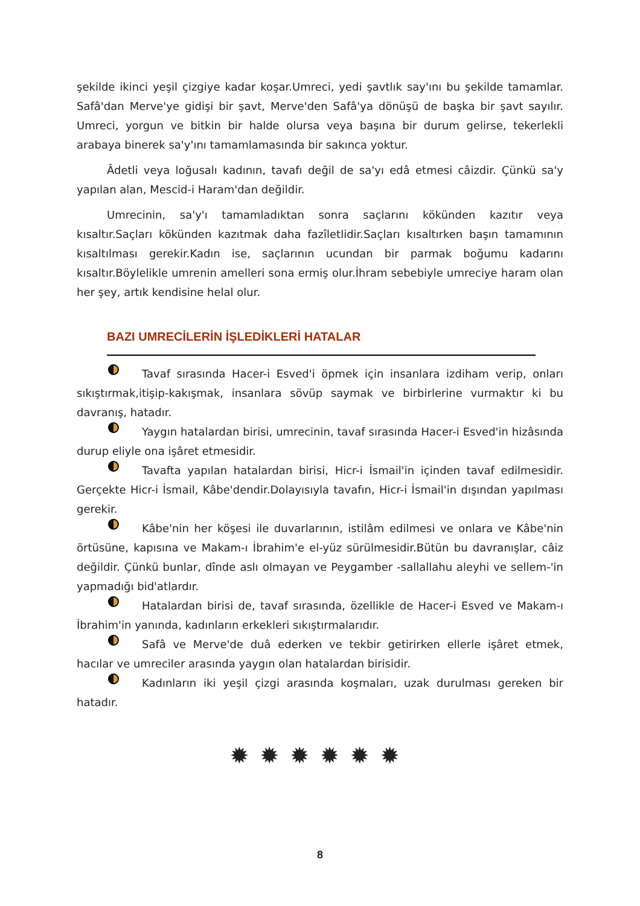şekilde ikinci yeşil çizgiye kadar koşar.Umreci, yedi şavtlık say'ını bu şekilde tamamlar. Safâ'dan Merve'ye gidişi bir şavt, Merve'den Safâ'ya dönüşü de başka bir şavt sayılır. Umreci, yorgun ve bitkin bir halde olursa veya başına bir durum gelirse, tekerlekli arabaya binerek sa'y'ını tamamlamasında bir sakınca yoktur.
Âdetli veya loğusalı kadının, tavafı değil de sa'yı edâ etmesi câizdir. Çünkü sa'y yapılan alan, Mescid-i Haram'dan değildir.
Umrecinin, sa'y'ı tamamladıktan sonra saçlarını kökünden kazıtır veya kısaltır.Saçları kökünden kazıtmak daha fazîletlidir.Saçları kısaltırken başın tamamının kısaltılması gerekir.Kadın ise, saçlarının ucundan bir parmak boğumu kadarını kısaltır.Böylelikle umrenin amelleri sona ermiş olur.İhram sebebiyle umreciye haram olan her şey, artık kendisine helal olur.
BAZI UMRECİLERİN İŞLEDİKLERİ HATALAR
Tavaf sırasında Hacer-i Esved'i öpmek için insanlara izdiham verip, onları sıkıştırmak,itişip-kakışmak, insanlara sövüp saymak ve birbirlerine vurmaktır ki bu davranış, hatadır.
Yaygın hatalardan birisi, umrecinin, tavaf sırasında Hacer-i Esved'in hizâsında durup eliyle ona işâret etmesidir.
Tavafta yapılan hatalardan birisi, Hicr-i İsmail'in içinden tavaf edilmesidir. Gerçekte Hicr-i İsmail, Kâbe'dendir.Dolayısıyla tavafın, Hicr-i İsmail'in dışından yapılması gerekir.
Kâbe'nin her köşesi ile duvarlarının, istilâm edilmesi ve onlara ve Kâbe'nin örtüsüne, kapısına ve Makam-ı İbrahim'e el-yüz sürülmesidir.Bütün bu davranışlar, câiz değildir. Çünkü bunlar, dînde aslı olmayan ve Peygamber -sallallahu aleyhi ve sellem-'in yapmadığı bid'atlardır.
Hatalardan birisi de, tavaf sırasında, özellikle de Hacer-i Esved ve Makam-ı İbrahim'in yanında, kadınların erkekleri sıkıştırmalarıdır.
Safâ ve Merve'de duâ ederken ve tekbir getirirken ellerle işâret etmek, hacılar ve umreciler arasında yaygın olan hatalardan birisidir.
Kadınların iki yeşil çizgi arasında koşmaları, uzak durulması gereken bir hatadır.
✹✹✹✹✹✹
8